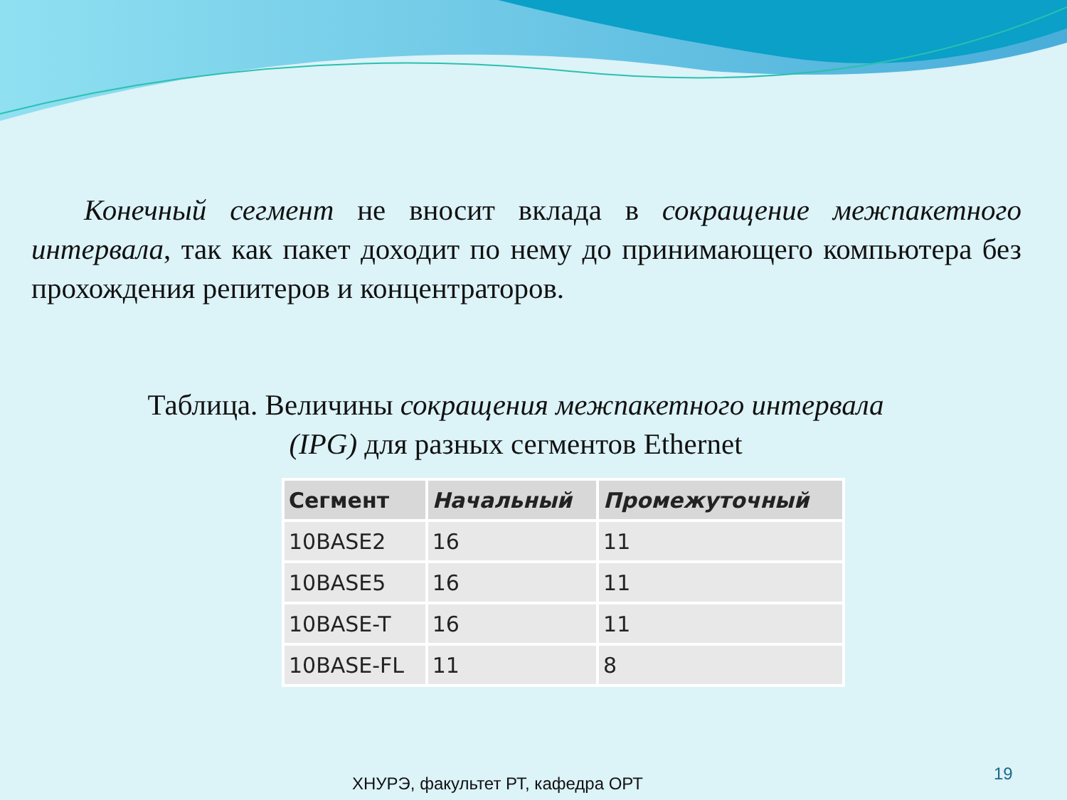Конечный сегмент не вносит вклада в сокращение межпакетного интервала, так как пакет доходит по нему до принимающего компьютера без прохождения репитеров и концентраторов.
Таблица. Величины сокращения межпакетного интервала (IPG) для разных сегментов Ethernet
| Сегмент | Начальный | Промежуточный |
| --- | --- | --- |
| 10BASE2 | 16 | 11 |
| 10BASE5 | 16 | 11 |
| 10BASE-T | 16 | 11 |
| 10BASE-FL | 11 | 8 |
ХНУРЭ, факультет РТ, кафедра ОРТ
19